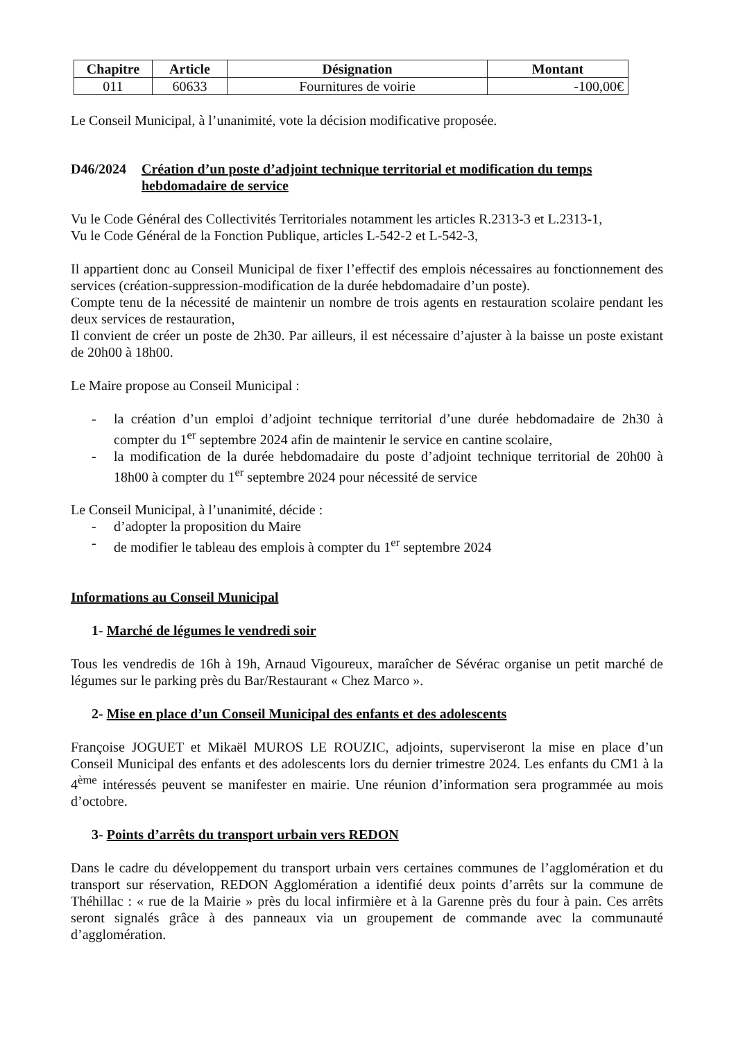| Chapitre | Article | Désignation | Montant |
| --- | --- | --- | --- |
| 011 | 60633 | Fournitures de voirie | -100,00€ |
Le Conseil Municipal, à l’unanimité, vote la décision modificative proposée.
D46/2024 Création d’un poste d’adjoint technique territorial et modification du temps hebdomadaire de service
Vu le Code Général des Collectivités Territoriales notamment les articles R.2313-3 et L.2313-1,
Vu le Code Général de la Fonction Publique, articles L-542-2 et L-542-3,
Il appartient donc au Conseil Municipal de fixer l’effectif des emplois nécessaires au fonctionnement des services (création-suppression-modification de la durée hebdomadaire d’un poste).
Compte tenu de la nécessité de maintenir un nombre de trois agents en restauration scolaire pendant les deux services de restauration,
Il convient de créer un poste de 2h30. Par ailleurs, il est nécessaire d’ajuster à la baisse un poste existant de 20h00 à 18h00.
Le Maire propose au Conseil Municipal :
- la création d’un emploi d’adjoint technique territorial d’une durée hebdomadaire de 2h30 à compter du 1<sup>er</sup> septembre 2024 afin de maintenir le service en cantine scolaire,
- la modification de la durée hebdomadaire du poste d’adjoint technique territorial de 20h00 à 18h00 à compter du 1<sup>er</sup> septembre 2024 pour nécessité de service
Le Conseil Municipal, à l’unanimité, décide :
- d’adopter la proposition du Maire
- de modifier le tableau des emplois à compter du 1<sup>er</sup> septembre 2024
Informations au Conseil Municipal
1- Marché de légumes le vendredi soir
Tous les vendredis de 16h à 19h, Arnaud Vigoureux, maraîcher de Sévérac organise un petit marché de légumes sur le parking près du Bar/Restaurant « Chez Marco ».
2- Mise en place d’un Conseil Municipal des enfants et des adolescents
Françoise JOGUET et Mikaël MUROS LE ROUZIC, adjoints, superviseront la mise en place d’un Conseil Municipal des enfants et des adolescents lors du dernier trimestre 2024. Les enfants du CM1 à la 4<sup>ème</sup> intéressés peuvent se manifester en mairie. Une réunion d’information sera programmée au mois d’octobre.
3- Points d’arrêts du transport urbain vers REDON
Dans le cadre du développement du transport urbain vers certaines communes de l’agglomération et du transport sur réservation, REDON Agglomération a identifié deux points d’arrêts sur la commune de Théhillac : « rue de la Mairie » près du local infirmière et à la Garenne près du four à pain. Ces arrêts seront signalés grâce à des panneaux via un groupement de commande avec la communauté d’agglomération.